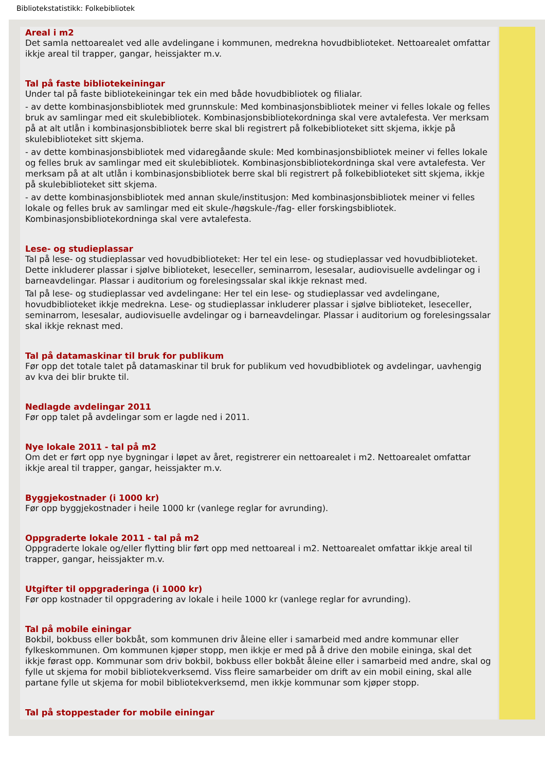Bibliotekstatistikk: Folkebibliotek
Areal i m2
Det samla nettoarealet ved alle avdelingane i kommunen, medrekna hovudbiblioteket. Nettoarealet omfattar ikkje areal til trapper, gangar, heissjakter m.v.
Tal på faste bibliotekeiningar
Under tal på faste bibliotekeiningar tek ein med både hovudbibliotek og filialar.
- av dette kombinasjonsbibliotek med grunnskule: Med kombinasjonsbibliotek meiner vi felles lokale og felles bruk av samlingar med eit skulebibliotek. Kombinasjonsbibliotekordninga skal vere avtalefesta. Ver merksam på at alt utlån i kombinasjonsbibliotek berre skal bli registrert på folkebiblioteket sitt skjema, ikkje på skulebiblioteket sitt skjema.
- av dette kombinasjonsbibliotek med vidaregåande skule: Med kombinasjonsbibliotek meiner vi felles lokale og felles bruk av samlingar med eit skulebibliotek. Kombinasjonsbibliotekordninga skal vere avtalefesta. Ver merksam på at alt utlån i kombinasjonsbibliotek berre skal bli registrert på folkebiblioteket sitt skjema, ikkje på skulebiblioteket sitt skjema.
- av dette kombinasjonsbibliotek med annan skule/institusjon: Med kombinasjonsbibliotek meiner vi felles lokale og felles bruk av samlingar med eit skule-/høgskule-/fag- eller forskingsbibliotek. Kombinasjonsbibliotekordninga skal vere avtalefesta.
Lese- og studieplassar
Tal på lese- og studieplassar ved hovudbiblioteket: Her tel ein lese- og studieplassar ved hovudbiblioteket. Dette inkluderer plassar i sjølve biblioteket, leseceller, seminarrom, lesesalar, audiovisuelle avdelingar og i barneavdelingar. Plassar i auditorium og forelesingssalar skal ikkje reknast med.
Tal på lese- og studieplassar ved avdelingane: Her tel ein lese- og studieplassar ved avdelingane, hovudbiblioteket ikkje medrekna. Lese- og studieplassar inkluderer plassar i sjølve biblioteket, leseceller, seminarrom, lesesalar, audiovisuelle avdelingar og i barneavdelingar. Plassar i auditorium og forelesingssalar skal ikkje reknast med.
Tal på datamaskinar til bruk for publikum
Før opp det totale talet på datamaskinar til bruk for publikum ved hovudbibliotek og avdelingar, uavhengig av kva dei blir brukte til.
Nedlagde avdelingar 2011
Før opp talet på avdelingar som er lagde ned i 2011.
Nye lokale 2011 - tal på m2
Om det er ført opp nye bygningar i løpet av året, registrerer ein nettoarealet i m2. Nettoarealet omfattar ikkje areal til trapper, gangar, heissjakter m.v.
Byggjekostnader (i 1000 kr)
Før opp byggjekostnader i heile 1000 kr (vanlege reglar for avrunding).
Oppgraderte lokale 2011 - tal på m2
Oppgraderte lokale og/eller flytting blir ført opp med nettoareal i m2. Nettoarealet omfattar ikkje areal til trapper, gangar, heissjakter m.v.
Utgifter til oppgraderinga (i 1000 kr)
Før opp kostnader til oppgradering av lokale i heile 1000 kr (vanlege reglar for avrunding).
Tal på mobile einingar
Bokbil, bokbuss eller bokbåt, som kommunen driv åleine eller i samarbeid med andre kommunar eller fylkeskommunen. Om kommunen kjøper stopp, men ikkje er med på å drive den mobile eininga, skal det ikkje førast opp. Kommunar som driv bokbil, bokbuss eller bokbåt åleine eller i samarbeid med andre, skal og fylle ut skjema for mobil bibliotekverksemd. Viss fleire samarbeider om drift av ein mobil eining, skal alle partane fylle ut skjema for mobil bibliotekverksemd, men ikkje kommunar som kjøper stopp.
Tal på stoppestader for mobile einingar